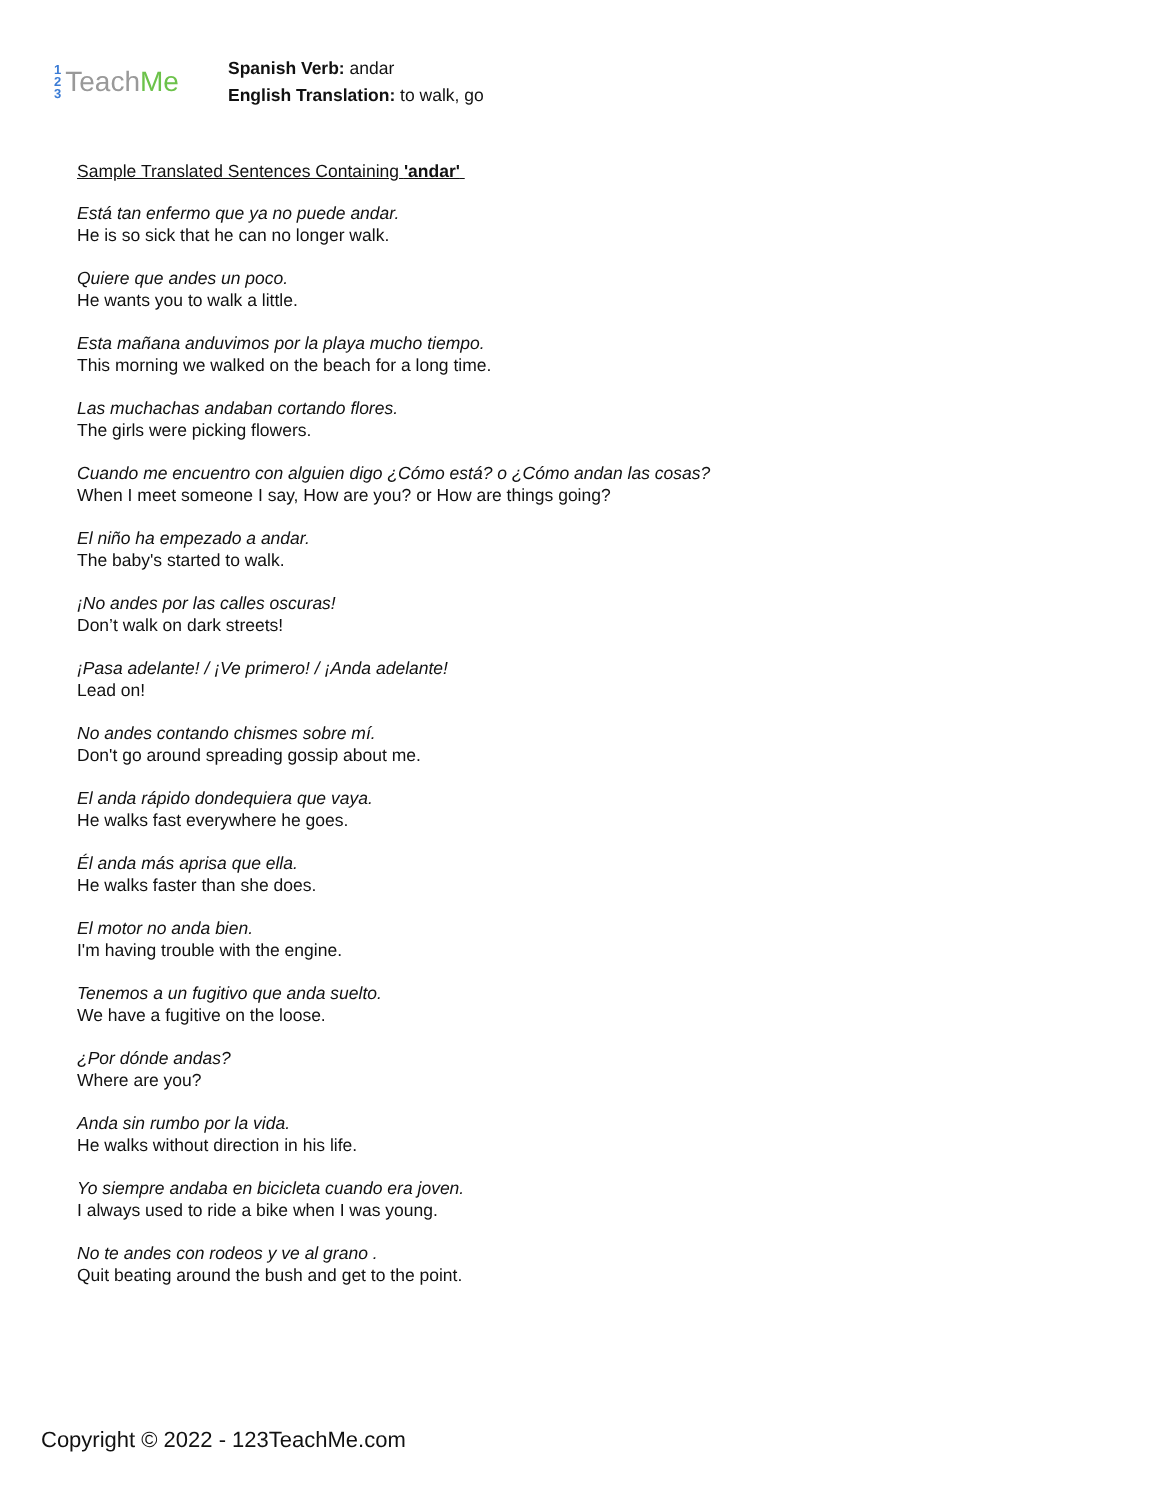1
2
3
Teach Me
Spanish Verb: andar
English Translation: to walk, go
Sample Translated Sentences Containing 'andar'
Está tan enfermo que ya no puede andar.
He is so sick that he can no longer walk.
Quiere que andes un poco.
He wants you to walk a little.
Esta mañana anduvimos por la playa mucho tiempo.
This morning we walked on the beach for a long time.
Las muchachas andaban cortando flores.
The girls were picking flowers.
Cuando me encuentro con alguien digo ¿Cómo está? o ¿Cómo andan las cosas?
When I meet someone I say, How are you? or How are things going?
El niño ha empezado a andar.
The baby's started to walk.
¡No andes por las calles oscuras!
Don’t walk on dark streets!
¡Pasa adelante! / ¡Ve primero! / ¡Anda adelante!
Lead on!
No andes contando chismes sobre mí.
Don't go around spreading gossip about me.
El anda rápido dondequiera que vaya.
He walks fast everywhere he goes.
Él anda más aprisa que ella.
He walks faster than she does.
El motor no anda bien.
I'm having trouble with the engine.
Tenemos a un fugitivo que anda suelto.
We have a fugitive on the loose.
¿Por dónde andas?
Where are you?
Anda sin rumbo por la vida.
He walks without direction in his life.
Yo siempre andaba en bicicleta cuando era joven.
I always used to ride a bike when I was young.
No te andes con rodeos y ve al grano .
Quit beating around the bush and get to the point.
Copyright © 2022 - 123TeachMe.com